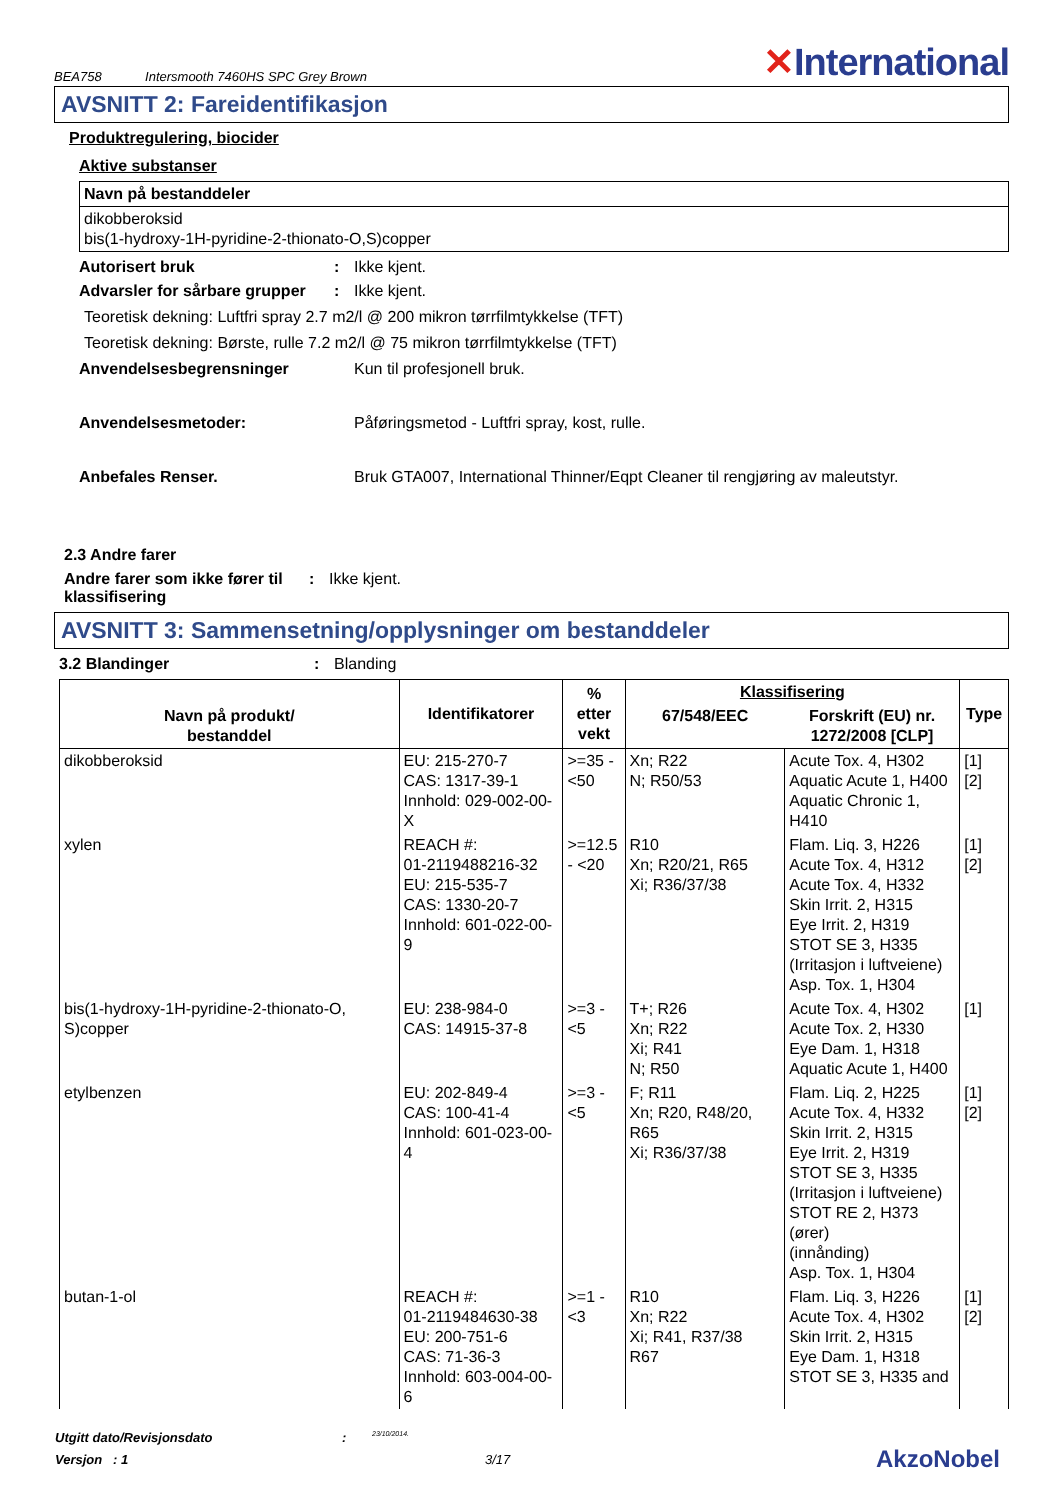BEA758 Intersmooth 7460HS SPC Grey Brown
✕International
AVSNITT 2: Fareidentifikasjon
Produktregulering, biocider
Aktive substanser
| Navn på bestanddeler |
| --- |
| dikobberoksid bis(1-hydroxy-1H-pyridine-2-thionato-O,S)copper |
Autorisert bruk : Ikke kjent.
Advarsler for sårbare grupper
: Ikke kjent.
Teoretisk dekning: Luftfri spray 2.7 m2/l @ 200 mikron tørrfilmtykkelse (TFT)
Teoretisk dekning: Børste, rulle 7.2 m2/l @ 75 mikron tørrfilmtykkelse (TFT)
Anvendelsesbegrensninger Kun til profesjonell bruk.
Anvendelsesmetoder: Påføringsmetod - Luftfri spray, kost, rulle.
Anbefales Renser. Bruk GTA007, International Thinner/Eqpt Cleaner til rengjøring av maleutstyr.
2.3 Andre farer
Andre farer som ikke fører til klassifisering
: Ikke kjent.
AVSNITT 3: Sammensetning/opplysninger om bestanddeler
3.2 Blandinger : Blanding
| Navn på produkt/ bestanddel | Identifikatorer | % etter vekt | Klassifisering | | Type |
| --- | --- | --- | --- | --- | --- |
| | | | 67/548/EEC | Forskrift (EU) nr. 1272/2008 [CLP] | |
| dikobberoksid | EU: 215-270-7 CAS: 1317-39-1 Innhold: 029-002-00-X | >=35 - <50 | Xn; R22 N; R50/53 | Acute Tox. 4, H302 Aquatic Acute 1, H400 Aquatic Chronic 1, H410 | [1] [2] |
| xylen | REACH #: 01-2119488216-32 EU: 215-535-7 CAS: 1330-20-7 Innhold: 601-022-00-9 | >=12.5 - <20 | R10 Xn; R20/21, R65 Xi; R36/37/38 | Flam. Liq. 3, H226 Acute Tox. 4, H312 Acute Tox. 4, H332 Skin Irrit. 2, H315 Eye Irrit. 2, H319 STOT SE 3, H335 (Irritasjon i luftveiene) Asp. Tox. 1, H304 | [1] [2] |
| bis(1-hydroxy-1H-pyridine-2-thionato-O, S)copper | EU: 238-984-0 CAS: 14915-37-8 | >=3 - <5 | T+; R26 Xn; R22 Xi; R41 N; R50 | Acute Tox. 4, H302 Acute Tox. 2, H330 Eye Dam. 1, H318 Aquatic Acute 1, H400 | [1] |
| etylbenzen | EU: 202-849-4 CAS: 100-41-4 Innhold: 601-023-00-4 | >=3 - <5 | F; R11 Xn; R20, R48/20, R65 Xi; R36/37/38 | Flam. Liq. 2, H225 Acute Tox. 4, H332 Skin Irrit. 2, H315 Eye Irrit. 2, H319 STOT SE 3, H335 (Irritasjon i luftveiene) STOT RE 2, H373 (ører) (innånding) Asp. Tox. 1, H304 | [1] [2] |
| butan-1-ol | REACH #: 01-2119484630-38 EU: 200-751-6 CAS: 71-36-3 Innhold: 603-004-00-6 | >=1 - <3 | R10 Xn; R22 Xi; R41, R37/38 R67 | Flam. Liq. 3, H226 Acute Tox. 4, H302 Skin Irrit. 2, H315 Eye Dam. 1, H318 STOT SE 3, H335 and | [1] [2] |
Utgitt dato/Revisjonsdato :
23/10/2014.
Versjon : 1 3/17
AkzoNobel